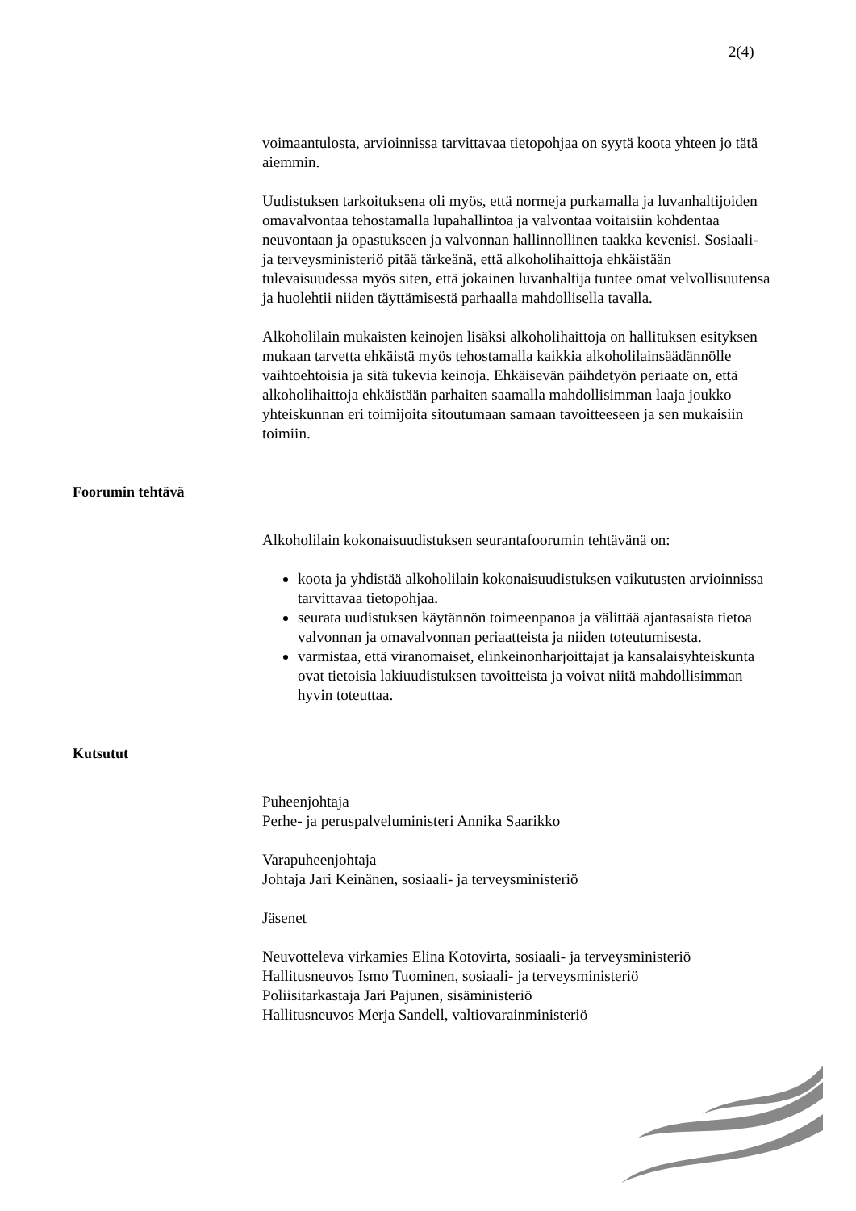2(4)
voimaantulosta, arvioinnissa tarvittavaa tietopohjaa on syytä koota yhteen jo tätä aiemmin.
Uudistuksen tarkoituksena oli myös, että normeja purkamalla ja luvanhaltijoiden omavalvontaa tehostamalla lupahallintoa ja valvontaa voitaisiin kohdentaa neuvontaan ja opastukseen ja valvonnan hallinnollinen taakka kevenisi. Sosiaali- ja terveysministeriö pitää tärkeänä, että alkoholihaittoja ehkäistään tulevaisuudessa myös siten, että jokainen luvanhaltija tuntee omat velvollisuutensa ja huolehtii niiden täyttämisestä parhaalla mahdollisella tavalla.
Alkoholilain mukaisten keinojen lisäksi alkoholihaittoja on hallituksen esityksen mukaan tarvetta ehkäistä myös tehostamalla kaikkia alkoholilainsäädännölle vaihtoehtoisia ja sitä tukevia keinoja. Ehkäisevän päihdetyön periaate on, että alkoholihaittoja ehkäistään parhaiten saamalla mahdollisimman laaja joukko yhteiskunnan eri toimijoita sitoutumaan samaan tavoitteeseen ja sen mukaisiin toimiin.
Foorumin tehtävä
Alkoholilain kokonaisuudistuksen seurantafoorumin tehtävänä on:
koota ja yhdistää alkoholilain kokonaisuudistuksen vaikutusten arvioinnissa tarvittavaa tietopohjaa.
seurata uudistuksen käytännön toimeenpanoa ja välittää ajantasaista tietoa valvonnan ja omavalvonnan periaatteista ja niiden toteutumisesta.
varmistaa, että viranomaiset, elinkeinonharjoittajat ja kansalaisyhteiskunta ovat tietoisia lakiuudistuksen tavoitteista ja voivat niitä mahdollisimman hyvin toteuttaa.
Kutsutut
Puheenjohtaja
Perhe- ja peruspalveluministeri Annika Saarikko
Varapuheenjohtaja
Johtaja Jari Keinänen, sosiaali- ja terveysministeriö
Jäsenet
Neuvotteleva virkamies Elina Kotovirta, sosiaali- ja terveysministeriö
Hallitusneuvos Ismo Tuominen, sosiaali- ja terveysministeriö
Poliisitarkastaja Jari Pajunen, sisäministeriö
Hallitusneuvos Merja Sandell, valtiovarainministeriö